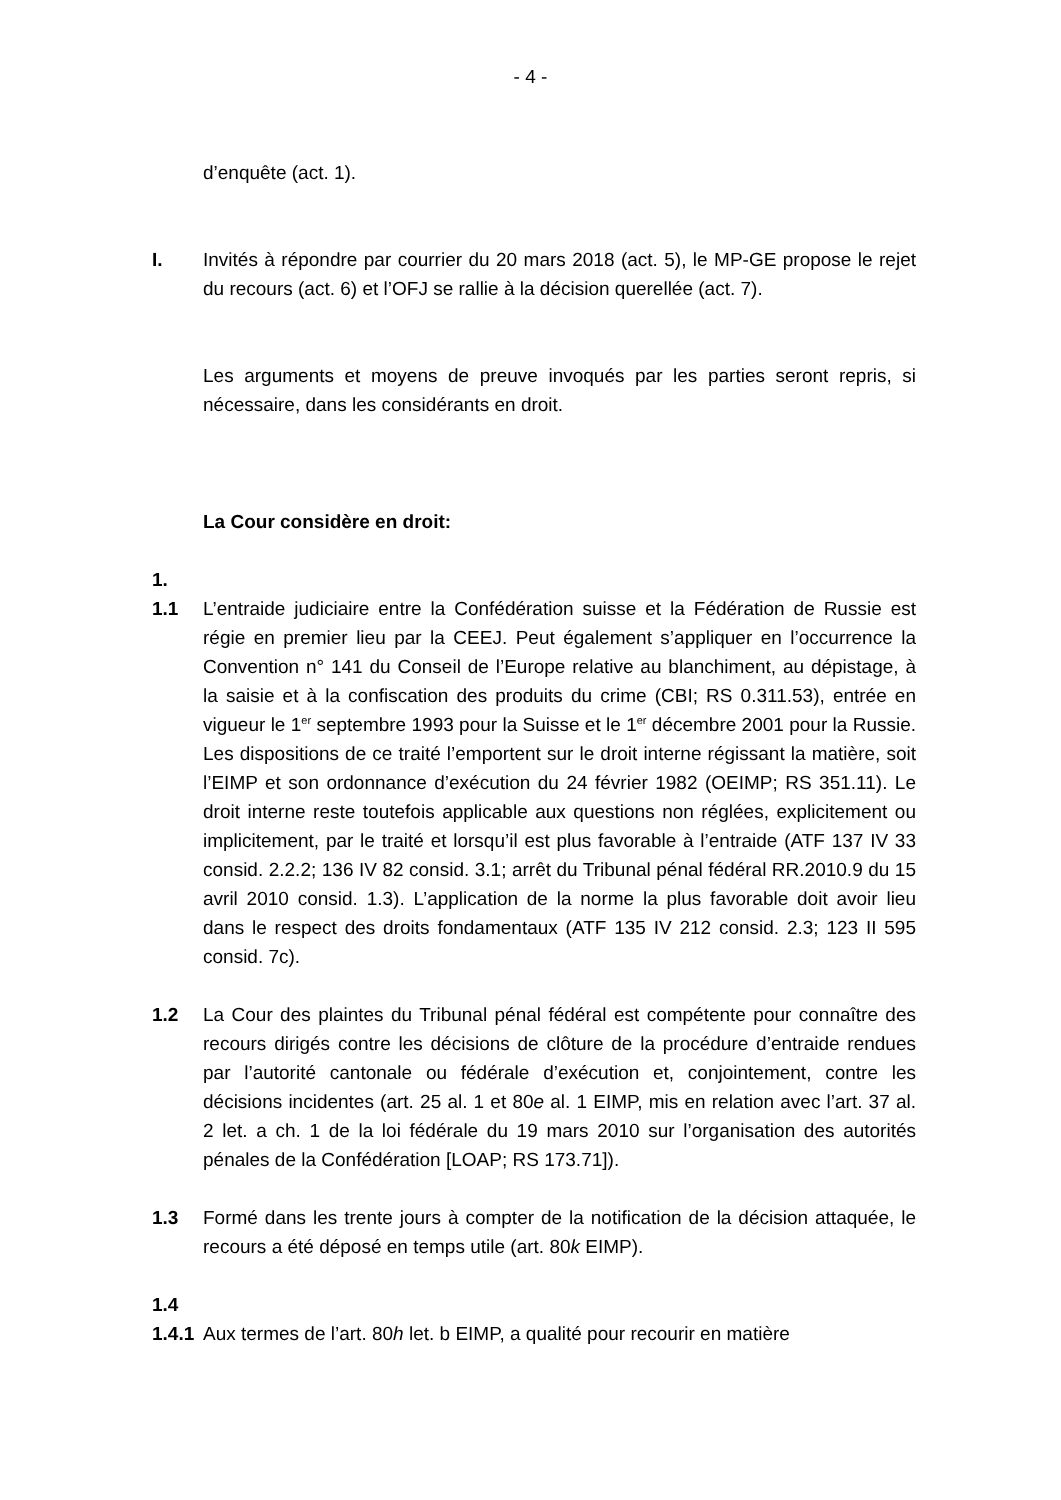- 4 -
d’enquête (act. 1).
I. Invités à répondre par courrier du 20 mars 2018 (act. 5), le MP-GE propose le rejet du recours (act. 6) et l’OFJ se rallie à la décision querellée (act. 7).
Les arguments et moyens de preuve invoqués par les parties seront repris, si nécessaire, dans les considérants en droit.
La Cour considère en droit:
1.
1.1 L’entraide judiciaire entre la Confédération suisse et la Fédération de Russie est régie en premier lieu par la CEEJ. Peut également s’appliquer en l’occurrence la Convention n° 141 du Conseil de l’Europe relative au blanchiment, au dépistage, à la saisie et à la confiscation des produits du crime (CBI; RS 0.311.53), entrée en vigueur le 1<sup>er</sup> septembre 1993 pour la Suisse et le 1<sup>er</sup> décembre 2001 pour la Russie. Les dispositions de ce traité l’emportent sur le droit interne régissant la matière, soit l’EIMP et son ordonnance d’exécution du 24 février 1982 (OEIMP; RS 351.11). Le droit interne reste toutefois applicable aux questions non réglées, explicitement ou implicitement, par le traité et lorsqu’il est plus favorable à l’entraide (ATF 137 IV 33 consid. 2.2.2; 136 IV 82 consid. 3.1; arrêt du Tribunal pénal fédéral RR.2010.9 du 15 avril 2010 consid. 1.3). L’application de la norme la plus favorable doit avoir lieu dans le respect des droits fondamentaux (ATF 135 IV 212 consid. 2.3; 123 II 595 consid. 7c).
1.2 La Cour des plaintes du Tribunal pénal fédéral est compétente pour connaître des recours dirigés contre les décisions de clôture de la procédure d’entraide rendues par l’autorité cantonale ou fédérale d’exécution et, conjointement, contre les décisions incidentes (art. 25 al. 1 et 80e al. 1 EIMP, mis en relation avec l’art. 37 al. 2 let. a ch. 1 de la loi fédérale du 19 mars 2010 sur l’organisation des autorités pénales de la Confédération [LOAP; RS 173.71]).
1.3 Formé dans les trente jours à compter de la notification de la décision attaquée, le recours a été déposé en temps utile (art. 80k EIMP).
1.4
1.4.1
Aux termes de l’art. 80h let. b EIMP, a qualité pour recourir en matière